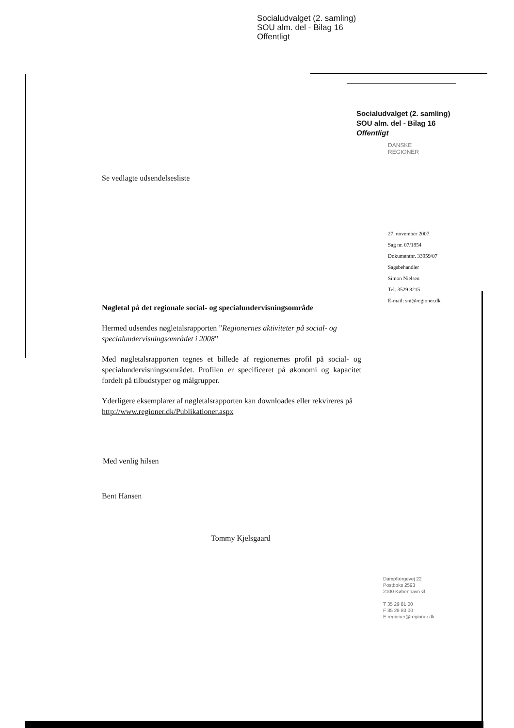Socialudvalget (2. samling)
SOU alm. del - Bilag 16
Offentligt
Socialudvalget (2. samling)
SOU alm. del - Bilag 16
Offentligt
DANSKE
REGIONER
27. november 2007
Sag nr. 07/1854
Dokumentnr. 33959/07
Sagsbehandler
Simon Nielsen
Tel. 3529 8215
E-mail: sni@regioner.dk
Se vedlagte udsendelsesliste
Nøgletal på det regionale social- og specialundervisningsområde
Hermed udsendes nøgletalsrapporten ”Regionernes aktiviteter på social- og specialundervisningsområdet i 2008”
Med nøgletalsrapporten tegnes et billede af regionernes profil på social- og specialundervisningsområdet. Profilen er specificeret på økonomi og kapacitet fordelt på tilbudstyper og målgrupper.
Yderligere eksemplarer af nøgletalsrapporten kan downloades eller rekvireres på http://www.regioner.dk/Publikationer.aspx
Med venlig hilsen
Bent Hansen
Tommy Kjelsgaard
Dampfærgevej 22
Postboks 2593
2100 København Ø
T 35 29 81 00
F 35 29 83 00
E regioner@regioner.dk